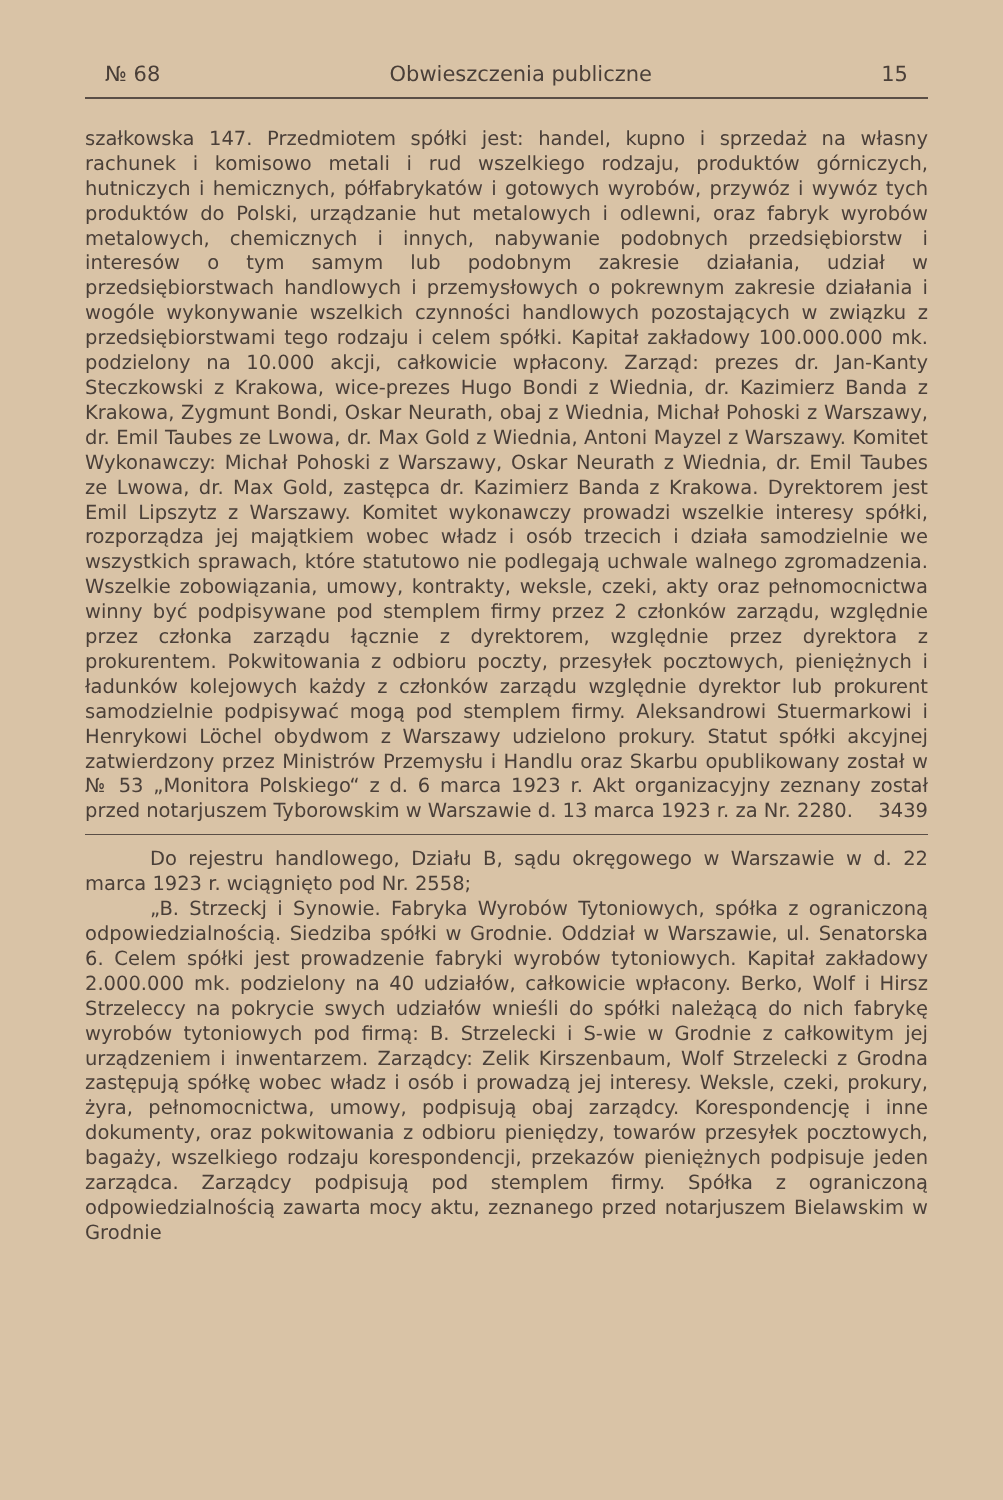№ 68 Obwieszczenia publiczne 15
szałkowska 147. Przedmiotem spółki jest: handel, kupno i sprzedaż na własny rachunek i komisowo metali i rud wszelkiego rodzaju, produktów górniczych, hutniczych i hemicznych, półfabrykatów i gotowych wyrobów, przywóz i wywóz tych produktów do Polski, urządzanie hut metalowych i odlewni, oraz fabryk wyrobów metalowych, chemicznych i innych, nabywanie podobnych przedsiębiorstw i interesów o tym samym lub podobnym zakresie działania, udział w przedsiębiorstwach handlowych i przemysłowych o pokrewnym zakresie działania i wogóle wykonywanie wszelkich czynności handlowych pozostających w związku z przedsiębiorstwami tego rodzaju i celem spółki. Kapitał zakładowy 100.000.000 mk. podzielony na 10.000 akcji, całkowicie wpłacony. Zarząd: prezes dr. Jan-Kanty Steczkowski z Krakowa, wice-prezes Hugo Bondi z Wiednia, dr. Kazimierz Banda z Krakowa, Zygmunt Bondi, Oskar Neurath, obaj z Wiednia, Michał Pohoski z Warszawy, dr. Emil Taubes ze Lwowa, dr. Max Gold z Wiednia, Antoni Mayzel z Warszawy. Komitet Wykonawczy: Michał Pohoski z Warszawy, Oskar Neurath z Wiednia, dr. Emil Taubes ze Lwowa, dr. Max Gold, zastępca dr. Kazimierz Banda z Krakowa. Dyrektorem jest Emil Lipszytz z Warszawy. Komitet wykonawczy prowadzi wszelkie interesy spółki, rozporządza jej majątkiem wobec władz i osób trzecich i działa samodzielnie we wszystkich sprawach, które statutowo nie podlegają uchwale walnego zgromadzenia. Wszelkie zobowiązania, umowy, kontrakty, weksle, czeki, akty oraz pełnomocnictwa winny być podpisywane pod stemplem firmy przez 2 członków zarządu, względnie przez członka zarządu łącznie z dyrektorem, względnie przez dyrektora z prokurentem. Pokwitowania z odbioru poczty, przesyłek pocztowych, pieniężnych i ładunków kolejowych każdy z członków zarządu względnie dyrektor lub prokurent samodzielnie podpisywać mogą pod stemplem firmy. Aleksandrowi Stuermarkowi i Henrykowi Löchel obydwom z Warszawy udzielono prokury. Statut spółki akcyjnej zatwierdzony przez Ministrów Przemysłu i Handlu oraz Skarbu opublikowany został w № 53 „Monitora Polskiego“ z d. 6 marca 1923 r. Akt organizacyjny zeznany został przed notarjuszem Tyborowskim w Warszawie d. 13 marca 1923 r. za Nr. 2280. 3439
Do rejestru handlowego, Działu B, sądu okręgowego w Warszawie w d. 22 marca 1923 r. wciągnięto pod Nr. 2558;
„B. Strzeckj i Synowie. Fabryka Wyrobów Tytoniowych, spółka z ograniczoną odpowiedzialnością. Siedziba spółki w Grodnie. Oddział w Warszawie, ul. Senatorska 6. Celem spółki jest prowadzenie fabryki wyrobów tytoniowych. Kapitał zakładowy 2.000.000 mk. podzielony na 40 udziałów, całkowicie wpłacony. Berko, Wolf i Hirsz Strzeleccy na pokrycie swych udziałów wnieśli do spółki należącą do nich fabrykę wyrobów tytoniowych pod firmą: B. Strzelecki i S-wie w Grodnie z całkowitym jej urządzeniem i inwentarzem. Zarządcy: Zelik Kirszenbaum, Wolf Strzelecki z Grodna zastępują spółkę wobec władz i osób i prowadzą jej interesy. Weksle, czeki, prokury, żyra, pełnomocnictwa, umowy, podpisują obaj zarządcy. Korespondencję i inne dokumenty, oraz pokwitowania z odbioru pieniędzy, towarów przesyłek pocztowych, bagaży, wszelkiego rodzaju korespondencji, przekazów pieniężnych podpisuje jeden zarządca. Zarządcy podpisują pod stemplem firmy. Spółka z ograniczoną odpowiedzialnością zawarta mocy aktu, zeznanego przed notarjuszem Bielawskim w Grodnie